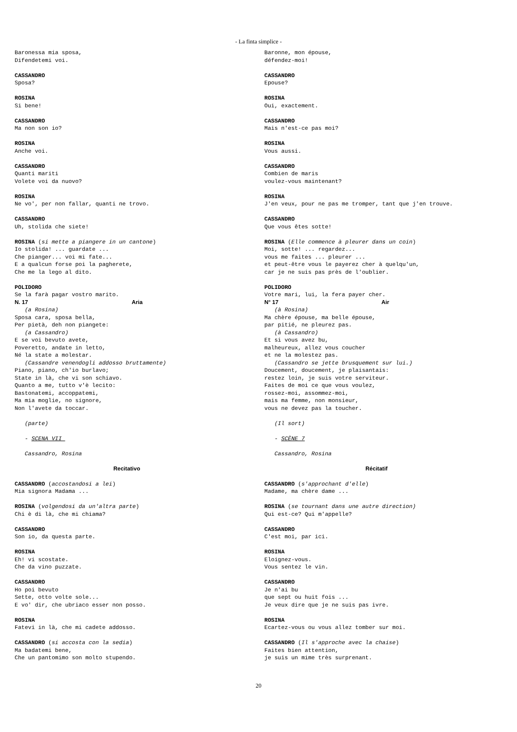- La finta simplice -
Baronessa mia sposa, Difendetemi voi.
CASSANDRO Sposa?
ROSINA Si bene!
CASSANDRO Ma non son io?
ROSINA Anche voi.
CASSANDRO Quanti mariti Volete voi da nuovo?
ROSINA Ne vo', per non fallar, quanti ne trovo.
CASSANDRO Uh, stolida che siete!
ROSINA (si mette a piangere in un cantone) Io stolida! ... guardate ... Che pianger... voi mi fate... E a qualcun forse poi la pagherete, Che me la lego al dito.
POLIDORO Se la farà pagar vostro marito.
N. 17 Aria
(a Rosina) Sposa cara, sposa bella, Per pietà, deh non piangete: (a Cassandro) E se voi bevuto avete, Poveretto, andate in letto, Né la state a molestar. (Cassandre venendogli addosso bruttamente) Piano, piano, ch'io burlavo; State in là, che vi son schiavo. Quanto a me, tutto v'è lecito: Bastonatemi, accoppatemi, Ma mia moglie, no signore, Non l'avete da toccar.
(parte)
- SCENA VII
Cassandro, Rosina
Recitativo
CASSANDRO (accostandosi a lei) Mia signora Madama ...
ROSINA (volgendosi da un'altra parte) Chi è di là, che mi chiama?
CASSANDRO Son io, da questa parte.
ROSINA Eh! vi scostate. Che da vino puzzate.
CASSANDRO Ho poi bevuto Sette, otto volte sole... E vo' dir, che ubriaco esser non posso.
ROSINA Fatevi in là, che mi cadete addosso.
CASSANDRO (si accosta con la sedia) Ma badatemi bene, Che un pantomimo son molto stupendo.
Baronne, mon épouse, défendez-moi!
CASSANDRO Epouse?
ROSINA Oui, exactement.
CASSANDRO Mais n'est-ce pas moi?
ROSINA Vous aussi.
CASSANDRO Combien de maris voulez-vous maintenant?
ROSINA J'en veux, pour ne pas me tromper, tant que j'en trouve.
CASSANDRO Que vous êtes sotte!
ROSINA (Elle commence à pleurer dans un coin) Moi, sotte! ... regardez... vous me faites ... pleurer ... et peut-être vous le payerez cher à quelqu'un, car je ne suis pas près de l'oublier.
POLIDORO Votre mari, lui, la fera payer cher.
N° 17 Air
(à Rosina) Ma chère épouse, ma belle épouse, par pitié, ne pleurez pas. (à Cassandro) Et si vous avez bu, malheureux, allez vous coucher et ne la molestez pas. (Cassandro se jette brusquement sur lui.) Doucement, doucement, je plaisantais: restez loin, je suis votre serviteur. Faites de moi ce que vous voulez, rossez-moi, assommez-moi, mais ma femme, non monsieur, vous ne devez pas la toucher.
(Il sort)
- SCÈNE 7
Cassandro, Rosina
Récitatif
CASSANDRO (s'approchant d'elle) Madame, ma chère dame ...
ROSINA (se tournant dans une autre direction) Qui est-ce? Qui m'appelle?
CASSANDRO C'est moi, par ici.
ROSINA Eloignez-vous. Vous sentez le vin.
CASSANDRO Je n'ai bu que sept ou huit fois ... Je veux dire que je ne suis pas ivre.
ROSINA Ecartez-vous ou vous allez tomber sur moi.
CASSANDRO (Il s'approche avec la chaise) Faites bien attention, je suis un mime très surprenant.
20